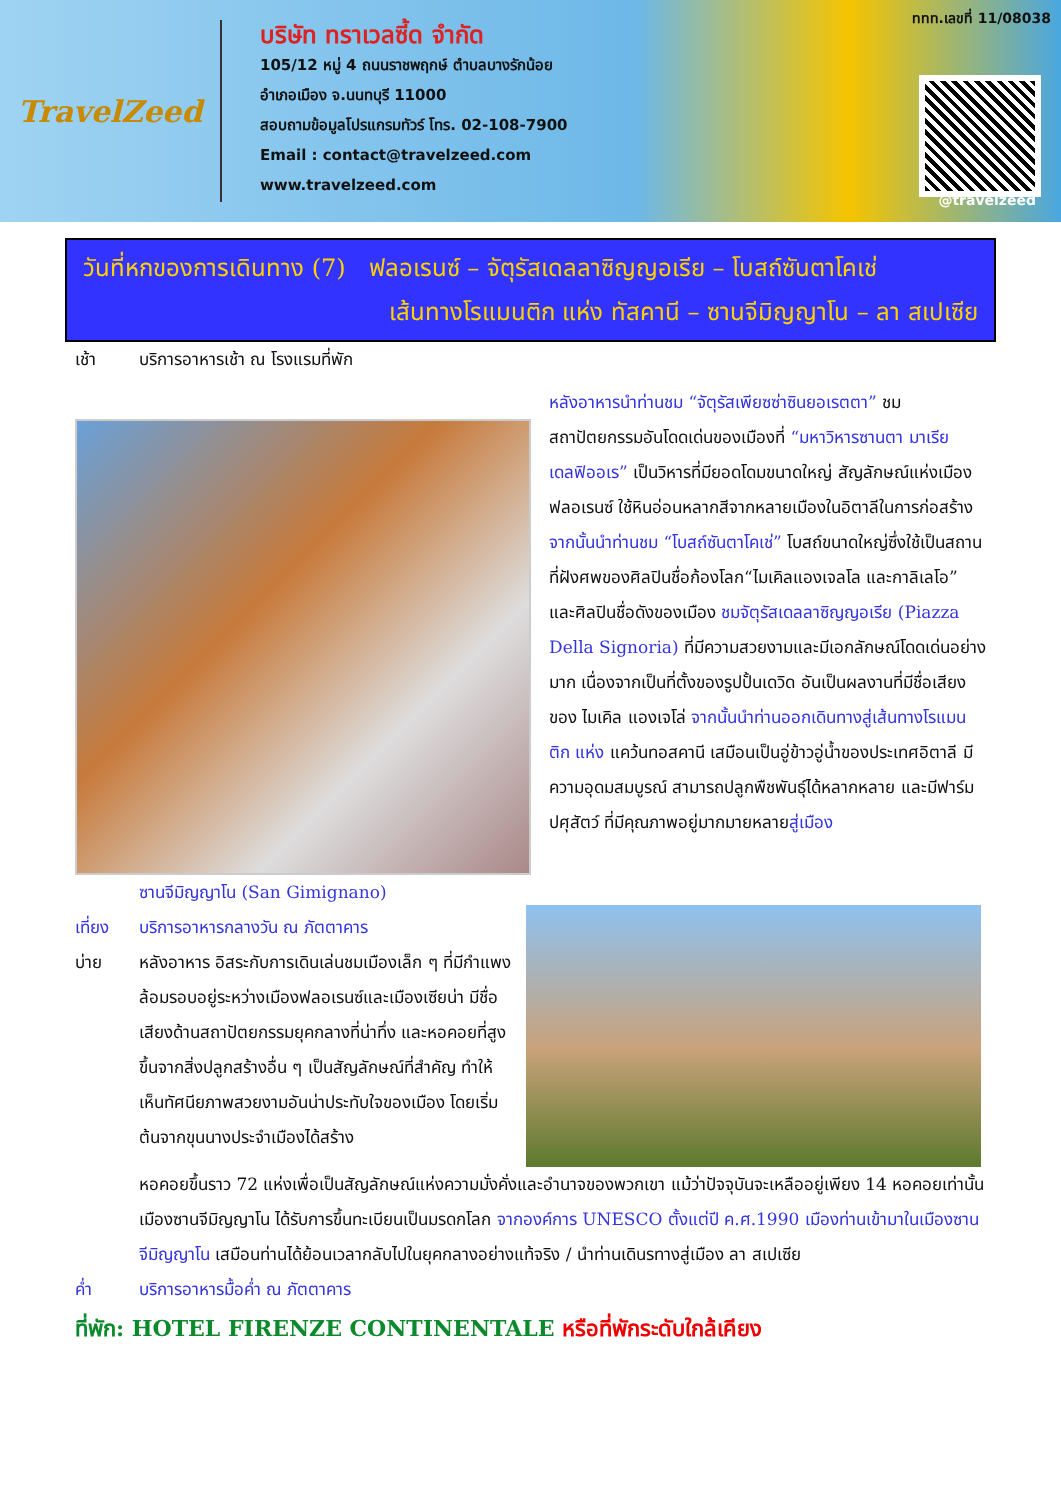TravelZeed
บริษัท ทราเวลซี้ด จำกัด
105/12 หมู่ 4 ถนนราชพฤกษ์ ตำบลบางรักน้อย
อำเภอเมือง จ.นนทบุรี 11000
สอบถามข้อมูลโปรแกรมทัวร์ โทร. 02-108-7900
Email : contact@travelzeed.com
www.travelzeed.com
ททท.เลขที่ 11/08038
@travelzeed
วันที่หกของการเดินทาง (7) ฟลอเรนซ์ – จัตุรัสเดลลาซิญญอเรีย – โบสถ์ซันตาโคเช่
เส้นทางโรแมนติก แห่ง ทัสคานี – ซานจีมิญญาโน – ลา สเปเซีย
เช้า บริการอาหารเช้า ณ โรงแรมที่พัก
หลังอาหารนำท่านชม “จัตุรัสเพียซซ่าซินยอเรตตา” ชม สถาปัตยกรรมอันโดดเด่นของเมืองที่ “มหาวิหารซานตา มาเรีย เดลฟิออเร” เป็นวิหารที่มียอดโดมขนาดใหญ่ สัญลักษณ์แห่งเมืองฟลอเรนซ์ ใช้หินอ่อนหลากสีจากหลายเมืองในอิตาลีในการก่อสร้าง จากนั้นนำท่านชม “โบสถ์ซันตาโคเช่” โบสถ์ขนาดใหญ่ซึ่งใช้เป็นสถานที่ฝังศพของศิลปินชื่อก้องโลก“ไมเคิลแองเจลโล และกาลิเลโอ” และศิลปินชื่อดังของเมือง ชมจัตุรัสเดลลาซิญญอเรีย (Piazza Della Signoria) ที่มีความสวยงามและมีเอกลักษณ์โดดเด่นอย่างมาก เนื่องจากเป็นที่ตั้งของรูปปั้นเดวิด อันเป็นผลงานที่มีชื่อเสียงของ ไมเคิล แองเจโล่ จากนั้นนำท่านออกเดินทางสู่เส้นทางโรแมนติก แห่ง แคว้นทอสคานี เสมือนเป็นอู่ข้าวอู่น้ำของประเทศอิตาลี มีความอุดมสมบูรณ์ สามารถปลูกพืชพันธุ์ได้หลากหลาย และมีฟาร์มปศุสัตว์ ที่มีคุณภาพอยู่มากมายหลายสู่เมือง
ซานจีมิญญาโน (San Gimignano)
เที่ยง บริการอาหารกลางวัน ณ ภัตตาคาร
บ่าย หลังอาหาร อิสระกับการเดินเล่นชมเมืองเล็ก ๆ ที่มีกำแพงล้อมรอบอยู่ระหว่างเมืองฟลอเรนซ์และเมืองเซียน่า มีชื่อเสียงด้านสถาปัตยกรรมยุคกลางที่น่าทึ่ง และหอคอยที่สูงขึ้นจากสิ่งปลูกสร้างอื่น ๆ เป็นสัญลักษณ์ที่สำคัญ ทำให้เห็นทัศนียภาพสวยงามอันน่าประทับใจของเมือง โดยเริ่มต้นจากขุนนางประจำเมืองได้สร้าง
หอคอยขึ้นราว 72 แห่งเพื่อเป็นสัญลักษณ์แห่งความมั่งคั่งและอำนาจของพวกเขา แม้ว่าปัจจุบันจะเหลืออยู่เพียง 14 หอคอยเท่านั้น เมืองซานจีมิญญาโน ได้รับการขึ้นทะเบียนเป็นมรดกโลก จากองค์การ UNESCO ตั้งแต่ปี ค.ศ.1990 เมืองท่านเข้ามาในเมืองซานจีมิญญาโน เสมือนท่านได้ย้อนเวลากลับไปในยุคกลางอย่างแท้จริง / นำท่านเดินรทางสู่เมือง ลา สเปเซีย
ค่ำ บริการอาหารมื้อค่ำ ณ ภัตตาคาร
ที่พัก: HOTEL FIRENZE CONTINENTALE หรือที่พักระดับใกล้เคียง